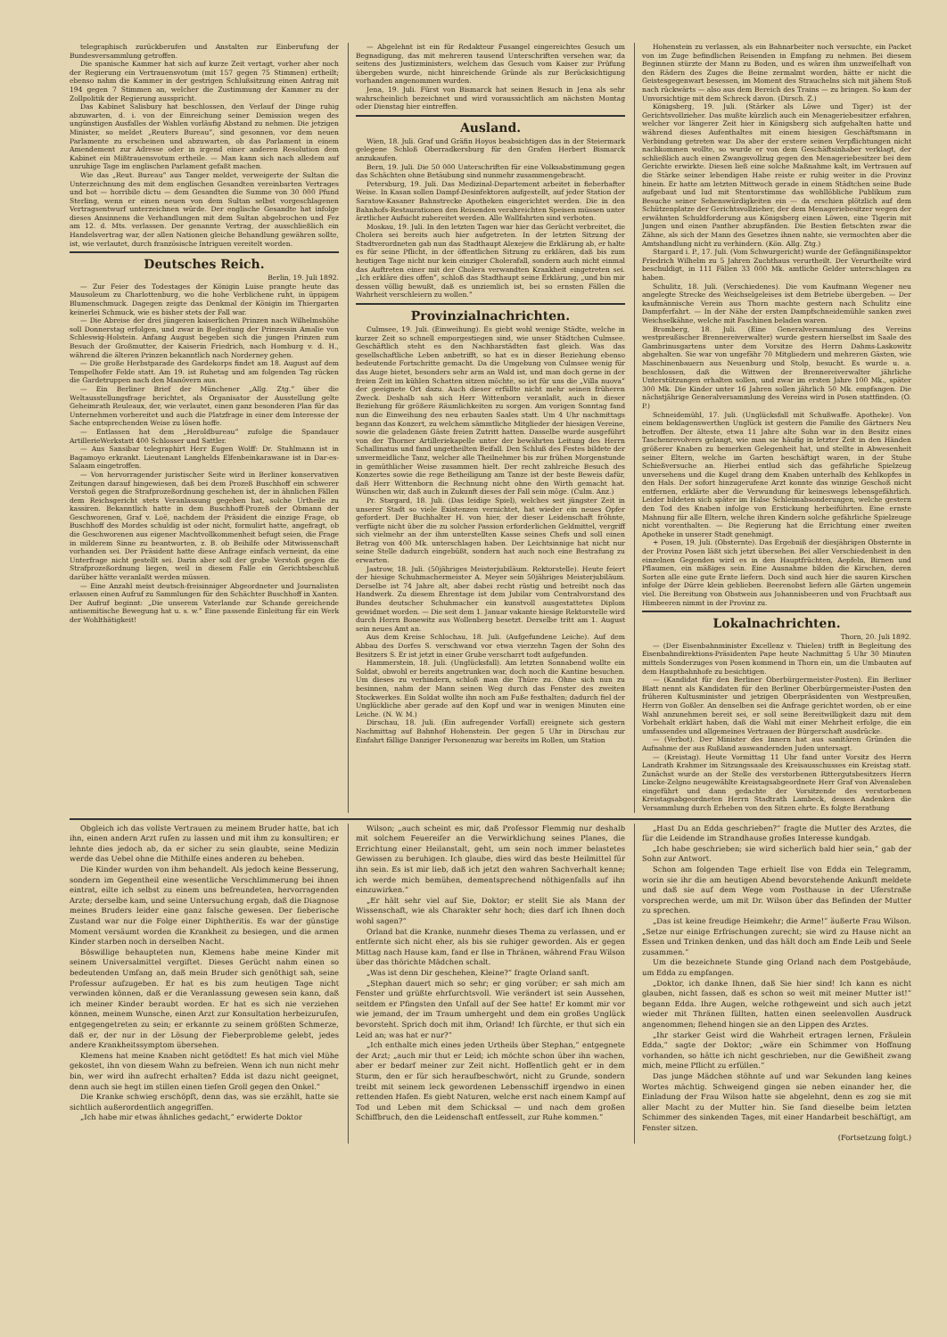telegraphisch zurückberufen und Anstalten zur Einberufung der Bundesversammlung getroffen.
Die spanische Kammer hat sich auf kurze Zeit vertagt, vorher aber noch der Regierung ein Vertrauensvotum (mit 157 gegen 75 Stimmen) ertheilt; ebenso nahm die Kammer in der gestrigen Schlußsitzung einen Antrag mit 194 gegen 7 Stimmen an, welcher die Zustimmung der Kammer zu der Zollpolitik der Regierung ausspricht.
Das Kabinet Salisbury hat beschlossen, den Verlauf der Dinge ruhig abzuwarten, d. i. von der Einreichung seiner Demission wegen des ungünstigen Ausfalles der Wahlen vorläufig Abstand zu nehmen. Die jetzigen Minister, so meldet „Reuters Bureau“, sind gesonnen, vor dem neuen Parlamente zu erscheinen und abzuwarten, ob das Parlament in einem Amendement zur Adresse oder in irgend einer anderen Resolution dem Kabinet ein Mißtrauensvotum ertheile. — Man kann sich nach alledem auf unruhige Tage im englischen Parlament gefaßt machen.
Wie das „Reut. Bureau“ aus Tanger meldet, verweigerte der Sultan die Unterzeichnung des mit dem englischen Gesandten vereinbarten Vertrages und bot — horribile dictu — dem Gesandten die Summe von 30 000 Pfund Sterling, wenn er einen neuen von dem Sultan selbst vorgeschlagenen Vertragsentwurf unterzeichnen würde. Der englische Gesandte hat infolge dieses Ansinnens die Verhandlungen mit dem Sultan abgebrochen und Fez am 12. d. Mts. verlassen. Der genannte Vertrag, der ausschließlich ein Handelsvertrag war, der allen Nationen gleiche Behandlung gewähren sollte, ist, wie verlautet, durch französische Intriguen vereitelt worden.
Deutsches Reich.
Berlin, 19. Juli 1892.
— Zur Feier des Todestages der Königin Luise prangte heute das Mausoleum zu Charlottenburg, wo die hohe Verblichene ruht, in üppigem Blumenschmuck. Dagegen zeigte das Denkmal der Königin im Thiergarten keinerlei Schmuck, wie es bisher stets der Fall war.
— Die Abreise der drei jüngeren kaiserlichen Prinzen nach Wilhelmshöhe soll Donnerstag erfolgen, und zwar in Begleitung der Prinzessin Amalie von Schleswig-Holstein. Anfang August begeben sich die jungen Prinzen zum Besuch der Großmutter, der Kaiserin Friedrich, nach Homburg v. d. H., während die älteren Prinzen bekanntlich nach Norderney gehen.
— Die große Herbstparade des Gardekorps findet am 18. August auf dem Tempelhofer Felde statt. Am 19. ist Ruhetag und am folgenden Tag rücken die Gardetruppen nach den Manövern aus.
— Ein Berliner Brief der Münchener „Allg. Ztg.“ über die Weltausstellungsfrage berichtet, als Organisator der Ausstellung gelte Geheimrath Reuleaux, der, wie verlautet, einen ganz besonderen Plan für das Unternehmen vorbereitet und auch die Platzfrage in einer dem Interesse der Sache entsprechenden Weise zu lösen hoffe.
— Entlassen hat dem „Heroldbureau“ zufolge die Spandauer ArtillerieWerkstatt 400 Schlosser und Sattler.
— Aus Sansibar telegraphirt Herr Eugen Wolff: Dr. Stuhlmann ist in Bagamoyo erkrankt. Lieutenant Langhelds Elfenbeinkarawane ist in Dar-es-Salaam eingetroffen.
— Von hervorragender juristischer Seite wird in Berliner konservativen Zeitungen darauf hingewiesen, daß bei dem Prozeß Buschhoff ein schwerer Verstoß gegen die Strafprozeßordnung geschehen ist, der in ähnlichen Fällen dem Reichsgericht stets Veranlassung gegeben hat, solche Urtheile zu kassiren. Bekanntlich hatte in dem Buschhoff-Prozeß der Obmann der Geschworenen, Graf v. Loë, nachdem der Präsident die einzige Frage, ob Buschhoff des Mordes schuldig ist oder nicht, formulirt hatte, angefragt, ob die Geschworenen aus eigener Machtvollkommenheit befugt seien, die Frage in milderem Sinne zu beantworten, z. B. ob Beihilfe oder Mitwissenschaft vorhanden sei. Der Präsident hatte diese Anfrage einfach verneint, da eine Unterfrage nicht gestellt sei. Darin aber soll der grobe Verstoß gegen die Strafprozeßordnung liegen, weil in diesem Falle ein Gerichtsbeschluß darüber hätte veranlaßt werden müssen.
— Eine Anzahl meist deutsch-freisinniger Abgeordneter und Journalisten erlassen einen Aufruf zu Sammlungen für den Schächter Buschhoff in Xanten. Der Aufruf beginnt: „Die unserem Vaterlande zur Schande gereichende antisemitische Bewegung hat u. s. w.“ Eine passende Einleitung für ein Werk der Wohlthätigkeit!
— Abgelehnt ist ein für Redakteur Fusangel eingereichtes Gesuch um Begnadigung, das mit mehreren tausend Unterschriften versehen war, da seitens des Justizministers, welchem das Gesuch vom Kaiser zur Prüfung übergeben wurde, nicht hinreichende Gründe als zur Berücksichtigung vorhanden angenommen wurden.
Jena, 19. Juli. Fürst von Bismarck hat seinen Besuch in Jena als sehr wahrscheinlich bezeichnet und wird voraussichtlich am nächsten Montag oder Dienstag hier eintreffen.
Ausland.
Wien, 18. Juli. Graf und Gräfin Hoyos beabsichtigen das in der Steiermark gelegene Schloß Oberradkersburg für den Grafen Herbert Bismarck anzukaufen.
Bern, 19. Juli. Die 50 000 Unterschriften für eine Volksabstimmung gegen das Schächten ohne Betäubung sind nunmehr zusammengebracht.
Petersburg, 19. Juli. Das Medizinal-Departement arbeitet in fieberhafter Weise. In Kasan sollen Dampf-Desinfektoren aufgestellt, auf jeder Station der Saratow-Kasaner Bahnstrecke Apotheken eingerichtet werden. Die in den Bahnhofs-Restaurationen den Reisenden verabreichten Speisen müssen unter ärztlicher Aufsicht zubereitet werden. Alle Wallfahrten sind verboten.
Moskau, 19. Juli. In den letzten Tagen war hier das Gerücht verbreitet, die Cholera sei bereits auch hier aufgetreten. In der letzten Sitzung der Stadtverordneten gab nun das Stadthaupt Alexejew die Erklärung ab, er halte es für seine Pflicht, in der öffentlichen Sitzung zu erklären, daß bis zum heutigen Tage nicht nur kein einziger Cholerafall, sondern auch nicht einmal das Auftreten einer mit der Cholera verwandten Krankheit eingetreten sei. „Ich erkläre dies offen“, schloß das Stadthaupt seine Erklärung, „und bin mir dessen völlig bewußt, daß es unziemlich ist, bei so ernsten Fällen die Wahrheit verschleiern zu wollen.“
Provinzialnachrichten.
Culmsee, 19. Juli. (Einweihung). Es giebt wohl wenige Städte, welche in kurzer Zeit so schnell emporgestiegen sind, wie unser Städtchen Culmsee. Geschäftlich steht es den Nachbarstädten fast gleich. Was das gesellschaftliche Leben anbetrifft, so hat es in dieser Beziehung ebenso bedeutende Fortschritte gemacht. Da die Umgebung von Culmsee wenig für das Auge bietet, besonders sehr arm an Wald ist, und man doch gerne in der freien Zeit im kühlen Schatten sitzen möchte, so ist für uns die „Villa nuova“ der geeignete Ort dazu. Auch dieser erfüllte nicht mehr seinen früheren Zweck. Deshalb sah sich Herr Wittenborn veranlaßt, auch in dieser Beziehung für größere Räumlichkeiten zu sorgen. Am vorigen Sonntag fand nun die Einweihung des neu erbauten Saales statt. Um 4 Uhr nachmittags begann das Konzert, zu welchem sämmtliche Mitglieder der hiesigen Vereine, sowie die geladenen Gäste freien Zutritt hatten. Dasselbe wurde ausgeführt von der Thorner Artilleriekapelle unter der bewährten Leitung des Herrn Schallinatus und fand ungetheilten Beifall. Den Schluß des Festes bildete der unvermeidliche Tanz, welcher alle Theilnehmer bis zur frühen Morgenstunde in gemüthlicher Weise zusammen hielt. Der recht zahlreiche Besuch des Konzertes sowie die rege Betheiligung am Tanze ist der beste Beweis dafür, daß Herr Wittenborn die Rechnung nicht ohne den Wirth gemacht hat. Wünschen wir, daß auch in Zukunft dieses der Fall sein möge. (Culm. Anz.)
Pr. Stargard, 18. Juli. (Das leidige Spiel), welches seit jüngster Zeit in unserer Stadt so viele Existenzen vernichtet, hat wieder ein neues Opfer gefordert. Der Buchhalter H. von hier, der dieser Leidenschaft fröhnte, verfügte nicht über die zu solcher Passion erforderlichen Geldmittel, vergriff sich vielmehr an der ihm unterstellten Kasse seines Chefs und soll einen Betrag von 400 Mk. unterschlagen haben. Der Leichtsinnige hat nicht nur seine Stelle dadurch eingebüßt, sondern hat auch noch eine Bestrafung zu erwarten.
Jastrow, 18. Juli. (50jähriges Meisterjubiläum. Rektorstelle). Heute feiert der hiesige Schuhmachermeister A. Meyer sein 50jähriges Meisterjubiläum. Derselbe ist 74 Jahre alt, aber dabei recht rüstig und betreibt noch das Handwerk. Zu diesem Ehrentage ist dem Jubilar vom Centralvorstand des Bundes deutscher Schuhmacher ein kunstvoll ausgestattetes Diplom gewidmet worden. — Die seit dem 1. Januar vakante hiesige Rektorstelle wird durch Herrn Bonewitz aus Wollenberg besetzt. Derselbe tritt am 1. August sein neues Amt an.
Aus dem Kreise Schlochau, 18. Juli. (Aufgefundene Leiche). Auf dem Abbau des Dorfes S. verschwand vor etwa vierzehn Tagen der Sohn des Besitzers S. Er ist jetzt in einer Grube verscharrt todt aufgefunden.
Hammerstein, 18. Juli. (Unglücksfall). Am letzten Sonnabend wollte ein Soldat, obwohl er bereits angetrunken war, doch noch die Kantine besuchen. Um dieses zu verhindern, schloß man die Thüre zu. Ohne sich nun zu besinnen, nahm der Mann seinen Weg durch das Fenster des zweiten Stockwerkes. Ein Soldat wollte ihn noch am Fuße festhalten; dadurch fiel der Unglückliche aber gerade auf den Kopf und war in wenigen Minuten eine Leiche. (N. W. M.)
Dirschau, 18. Juli. (Ein aufregender Vorfall) ereignete sich gestern Nachmittag auf Bahnhof Hohenstein. Der gegen 5 Uhr in Dirschau zur Einfahrt fällige Danziger Personenzug war bereits im Rollen, um Station
Hohenstein zu verlassen, als ein Bahnarbeiter noch versuchte, ein Packet von im Zuge befindlichen Reisenden in Empfang zu nehmen. Bei diesem Beginnen stürzte der Mann zu Boden, und es wären ihm unzweifelhaft von den Rädern des Zuges die Beine zermalmt worden, hätte er nicht die Geistesgegenwart besessen, im Moment des Strauchelns sich mit jähem Stoß nach rückwärts — also aus dem Bereich des Trains — zu bringen. So kam der Unvorsichtige mit dem Schreck davon. (Dirsch. Z.)
Königsberg, 19. Juli. (Stärker als Löwe und Tiger) ist der Gerichtsvollzieher. Das mußte kürzlich auch ein Menageriebesitzer erfahren, welcher vor längerer Zeit hier in Königsberg sich aufgehalten hatte und während dieses Aufenthaltes mit einem hiesigen Geschäftsmann in Verbindung getreten war. Da aber der erstere seinen Verpflichtungen nicht nachkommen wollte, so wurde er von dem Geschäftsinhaber verklagt, der schließlich auch einen Zwangsvollzug gegen den Menageriebesitzer bei dem Gerichte erwirkte. Diesen ließ eine solche Maßnahme kalt, im Vertrauen auf die Stärke seiner lebendigen Habe reiste er ruhig weiter in die Provinz hinein. Er hatte am letzten Mittwoch gerade in einem Städtchen seine Bude aufgebaut und lud mit Stentorstimme das wohllöbliche Publikum zum Besuche seiner Sehenswürdigkeiten ein — da erschien plötzlich auf dem Schützenplatze der Gerichtsvollzieher, der dem Menageriebesitzer wegen der erwähnten Schuldforderung aus Königsberg einen Löwen, eine Tigerin mit Jungen und einen Panther abzupfänden. Die Bestien fletschten zwar die Zähne, als sich der Mann des Gesetzes ihnen nahte, sie vermochten aber die Amtshandlung nicht zu verhindern. (Kön. Allg. Ztg.)
Stargard i. P., 17. Juli. (Vom Schwurgericht) wurde der Gefängnißinspektor Friedrich Wilhelm zu 5 Jahren Zuchthaus verurtheilt. Der Verurtheilte wird beschuldigt, in 111 Fällen 33 000 Mk. amtliche Gelder unterschlagen zu haben.
Schulitz, 18. Juli. (Verschiedenes). Die vom Kaufmann Wegener neu angelegte Strecke des Weichselgeleises ist dem Betriebe übergeben. — Der kaufmännische Verein aus Thorn machte gestern nach Schulitz eine Dampferfahrt. — In der Nähe der ersten Dampfschneidemühle sanken zwei Weichselkähne, welche mit Faschinen beladen waren.
Bromberg, 18. Juli. (Eine Generalversammlung des Vereins westpreußischer Brennereiverwalter) wurde gestern hierselbst im Saale des Gambrinusgartens unter dem Vorsitze des Herrn Dahms-Laskowitz abgehalten. Sie war von ungefähr 70 Mitgliedern und mehreren Gästen, wie Maschinenbauern aus Neuenburg und Stolp, besucht. Es wurde u. a. beschlossen, daß die Wittwen der Brennereiverwalter jährliche Unterstützungen erhalten sollen, und zwar im ersten Jahre 100 Mk., später 300 Mk. Die Kinder unter 16 Jahren sollen jährlich 50 Mk. empfangen. Die nächstjährige Generalversammlung des Vereins wird in Posen stattfinden. (O. P.)
Schneidemühl, 17. Juli. (Unglücksfall mit Schußwaffe. Apotheke). Von einem beklagenswerthen Unglück ist gestern die Familie des Gärtners Neu betroffen. Der älteste, etwa 11 Jahre alte Sohn war in den Besitz eines Taschenrevolvers gelangt, wie man sie häufig in letzter Zeit in den Händen größerer Knaben zu bemerken Gelegenheit hat, und stellte in Abwesenheit seiner Eltern, welche im Garten beschäftigt waren, in der Stube Schießversuche an. Hierbei entlud sich das gefährliche Spielzeug unversehens und die Kugel drang dem Knaben unterhalb des Kehlkopfes in den Hals. Der sofort hinzugerufene Arzt konnte das winzige Geschoß nicht entfernen, erklärte aber die Verwundung für keineswegs lebensgefährlich. Leider bildeten sich später im Halse Schleimabsonderungen, welche gestern den Tod des Knaben infolge von Erstickung herbeiführten. Eine ernste Mahnung für alle Eltern, welche ihren Kindern solche gefährliche Spielzeuge nicht vorenthalten. — Die Regierung hat die Errichtung einer zweiten Apotheke in unserer Stadt genehmigt.
+ Posen, 19. Juli. (Obsternte). Das Ergebniß der diesjährigen Obsternte in der Provinz Posen läßt sich jetzt übersehen. Bei aller Verschiedenheit in den einzelnen Gegenden wird es in den Hauptfrüchten, Aepfeln, Birnen und Pflaumen, ein mäßiges sein. Eine Ausnahme bilden die Kirschen, deren Sorten alle eine gute Ernte liefern. Doch sind auch hier die sauren Kirschen infolge der Dürre klein geblieben. Beerenobst liefern alle Gärten ungemein viel. Die Bereitung von Obstwein aus Johannisbeeren und von Fruchtsaft aus Himbeeren nimmt in der Provinz zu.
Lokalnachrichten.
Thorn, 20. Juli 1892.
— (Der Eisenbahnminister Excellenz v. Thielen) trifft in Begleitung des Eisenbahndirektions-Präsidenten Pape heute Nachmittag 5 Uhr 30 Minuten mittels Sonderzuges von Posen kommend in Thorn ein, um die Umbauten auf dem Hauptbahnhofe zu besichtigen.
— (Kandidat für den Berliner Oberbürgermeister-Posten). Ein Berliner Blatt nennt als Kandidaten für den Berliner Oberbürgermeister-Posten den früheren Kultusminister und jetzigen Oberpräsidenten von Westpreußen, Herrn von Goßler. An denselben sei die Anfrage gerichtet worden, ob er eine Wahl anzunehmen bereit sei, er soll seine Bereitwilligkeit dazu mit dem Vorbehalt erklärt haben, daß die Wahl mit einer Mehrheit erfolge, die ein umfassendes und allgemeines Vertrauen der Bürgerschaft ausdrücke.
— (Verbot). Der Minister des Innern hat aus sanitären Gründen die Aufnahme der aus Rußland auswandernden Juden untersagt.
— (Kreistag). Heute Vormittag 11 Uhr fand unter Vorsitz des Herrn Landrath Krahmer im Sitzungssaale des Kreisausschusses ein Kreistag statt. Zunächst wurde an der Stelle des verstorbenen Rittergutsbesitzers Herrn Lincke-Zelgno neugewählte Kreistagsabgeordnete Herr Graf von Alvensleben eingeführt und dann gedachte der Vorsitzende des verstorbenen Kreistagsabgeordneten Herrn Stadtrath Lambeck, dessen Andenken die Versammlung durch Erheben von den Sitzen ehrte. Es folgte Berathung
Obgleich ich das vollste Vertrauen zu meinem Bruder hatte, bat ich ihn, einen andern Arzt rufen zu lassen und mit ihm zu konsultiren; er lehnte dies jedoch ab, da er sicher zu sein glaubte, seine Medizin werde das Uebel ohne die Mithilfe eines anderen zu beheben.
Die Kinder wurden von ihm behandelt. Als jedoch keine Besserung, sondern im Gegentheil eine wesentliche Verschlimmerung bei ihnen eintrat, eilte ich selbst zu einem uns befreundeten, hervorragenden Arzte; derselbe kam, und seine Untersuchung ergab, daß die Diagnose meines Bruders leider eine ganz falsche gewesen. Der fieberische Zustand war nur die Folge einer Diphtheritis. Es war der günstige Moment versäumt worden die Krankheit zu besiegen, und die armen Kinder starben noch in derselben Nacht.
Böswillige behaupteten nun, Klemens habe meine Kinder mit seinem Universalmittel vergiftet. Dieses Gerücht nahm einen so bedeutenden Umfang an, daß mein Bruder sich genöthigt sah, seine Professur aufzugeben. Er hat es bis zum heutigen Tage nicht verwinden können, daß er die Veranlassung gewesen sein kann, daß ich meiner Kinder beraubt worden. Er hat es sich nie verziehen können, meinem Wunsche, einen Arzt zur Konsultation herbeizurufen, entgegengetreten zu sein; er erkannte zu seinem größten Schmerze, daß er, der nur in der Lösung der Fieberprobleme gelebt, jedes andere Krankheitssymptom übersehen.
Klemens hat meine Knaben nicht getödtet! Es hat mich viel Mühe gekostet, ihn von diesem Wahn zu befreien. Wenn ich nun nicht mehr bin, wer wird ihn aufrecht erhalten? Edda ist dazu nicht geeignet, denn auch sie hegt im stillen einen tiefen Groll gegen den Onkel.“
Die Kranke schwieg erschöpft, denn das, was sie erzählt, hatte sie sichtlich außerordentlich angegriffen.
„Ich habe mir etwas ähnliches gedacht,“ erwiderte Doktor
Wilson; „auch scheint es mir, daß Professor Flemmig nur deshalb mit solchem Feuereifer an die Verwirklichung seines Planes, die Errichtung einer Heilanstalt, geht, um sein noch immer belastetes Gewissen zu beruhigen. Ich glaube, dies wird das beste Heilmittel für ihn sein. Es ist mir lieb, daß ich jetzt den wahren Sachverhalt kenne; ich werde mich bemühen, dementsprechend nöthigenfalls auf ihn einzuwirken.“
„Er hält sehr viel auf Sie, Doktor; er stellt Sie als Mann der Wissenschaft, wie als Charakter sehr hoch; dies darf ich Ihnen doch wohl sagen?“
Orland bat die Kranke, nunmehr dieses Thema zu verlassen, und er entfernte sich nicht eher, als bis sie ruhiger geworden. Als er gegen Mittag nach Hause kam, fand er Ilse in Thränen, während Frau Wilson über das thörichte Mädchen schalt.
„Was ist denn Dir geschehen, Kleine?“ fragte Orland sanft.
„Stephan dauert mich so sehr; er ging vorüber; er sah mich am Fenster und grüßte ehrfurchtsvoll. Wie verändert ist sein Aussehen, seitdem er Pfingsten den Unfall auf der See hatte! Er kommt mir vor wie jemand, der im Traum umhergeht und dem ein großes Unglück bevorsteht. Sprich doch mit ihm, Orland! Ich fürchte, er thut sich ein Leid an; was hat er nur?“
„Ich enthalte mich eines jeden Urtheils über Stephan,“ entgegnete der Arzt; „auch mir thut er Leid; ich möchte schon über ihn wachen, aber er bedarf meiner zur Zeit nicht. Hoffentlich geht er in dem Sturm, den er für sich heraufbeschwört, nicht zu Grunde, sondern treibt mit seinem leck gewordenen Lebensschiff irgendwo in einen rettenden Hafen. Es giebt Naturen, welche erst nach einem Kampf auf Tod und Leben mit dem Schicksal — und nach dem großen Schiffbruch, den die Leidenschaft entfesselt, zur Ruhe kommen.“
„Hast Du an Edda geschrieben?“ fragte die Mutter des Arztes, die für die Leidende im Strandhause großes Interesse kundgab.
„Ich habe geschrieben; sie wird sicherlich bald hier sein,“ gab der Sohn zur Antwort.
Schon am folgenden Tage erhielt Ilse von Edda ein Telegramm, worin sie ihr die am heutigen Abend bevorstehende Ankunft meldete und daß sie auf dem Wege vom Posthause in der Uferstraße vorsprechen werde, um mit Dr. Wilson über das Befinden der Mutter zu sprechen.
„Das ist keine freudige Heimkehr; die Arme!“ äußerte Frau Wilson. „Setze nur einige Erfrischungen zurecht; sie wird zu Hause nicht an Essen und Trinken denken, und das hält doch am Ende Leib und Seele zusammen.“
Um die bezeichnete Stunde ging Orland nach dem Postgebäude, um Edda zu empfangen.
„Doktor, ich danke Ihnen, daß Sie hier sind! Ich kann es nicht glauben, nicht fassen, daß es schon so weit mit meiner Mutter ist!“ begann Edda. Ihre Augen, welche rothgeweint und sich auch jetzt wieder mit Thränen füllten, hatten einen seelenvollen Ausdruck angenommen; flehend hingen sie an den Lippen des Arztes.
„Ihr starker Geist wird die Wahrheit ertragen lernen, Fräulein Edda,“ sagte der Doktor; „wäre ein Schimmer von Hoffnung vorhanden, so hätte ich nicht geschrieben, nur die Gewißheit zwang mich, meine Pflicht zu erfüllen.“
Das junge Mädchen stöhnte auf und war Sekunden lang keines Wortes mächtig. Schweigend gingen sie neben einander her, die Einladung der Frau Wilson hatte sie abgelehnt, denn es zog sie mit aller Macht zu der Mutter hin. Sie fand dieselbe beim letzten Schimmer des sinkenden Tages, mit einer Handarbeit beschäftigt, am Fenster sitzen.
(Fortsetzung folgt.)